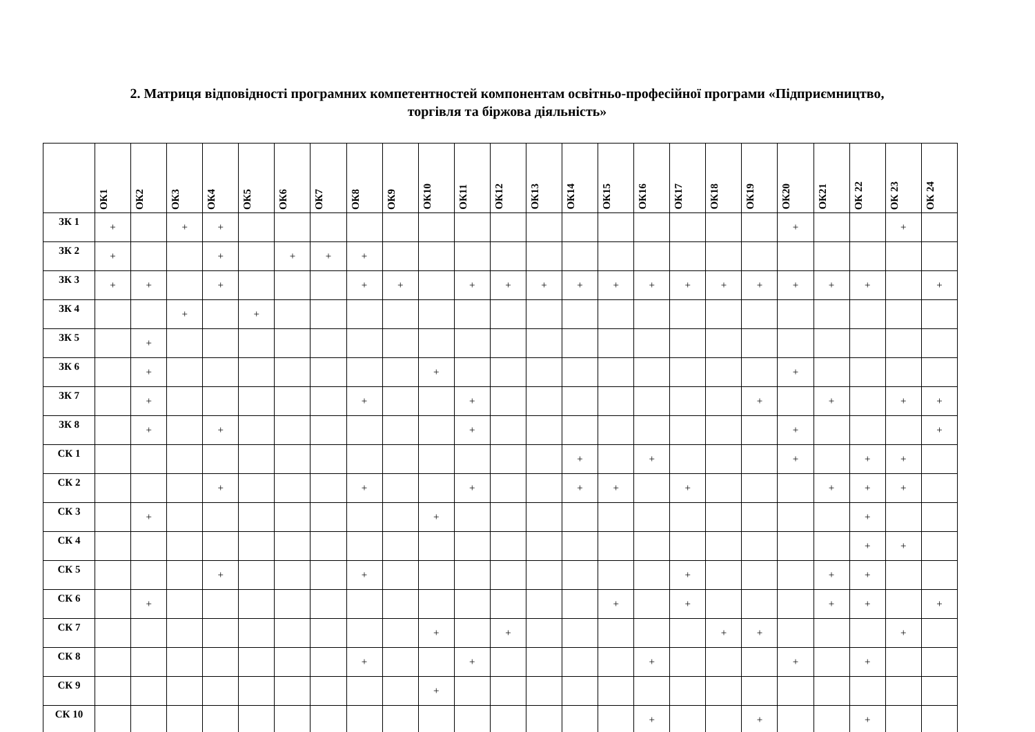2. Матриця відповідності програмних компетентностей компонентам освітньо-професійної програми «Підприємництво, торгівля та біржова діяльність»
| | ОК1 | ОК2 | ОК3 | ОК4 | ОК5 | ОК6 | ОК7 | ОК8 | ОК9 | ОК10 | ОК11 | ОК12 | ОК13 | ОК14 | ОК15 | ОК16 | ОК17 | ОК18 | ОК19 | ОК20 | ОК21 | ОК 22 | ОК 23 | ОК 24 |
| --- | --- | --- | --- | --- | --- | --- | --- | --- | --- | --- | --- | --- | --- | --- | --- | --- | --- | --- | --- | --- | --- | --- | --- | --- |
| ЗК 1 | + | | + | + | | | | | | | | | | | | | | | | + | | | + | |
| ЗК 2 | + | | | + | | + | + | + | | | | | | | | | | | | | | | | |
| ЗК 3 | + | + | | + | | | | + | + | | + | + | + | + | + | + | + | + | + | + | + | + | | + |
| ЗК 4 | | | + | | + | | | | | | | | | | | | | | | | | | | |
| ЗК 5 | | + | | | | | | | | | | | | | | | | | | | | | | |
| ЗК 6 | | + | | | | | | | | + | | | | | | | | | | + | | | | |
| ЗК 7 | | + | | | | | | + | | | + | | | | | | | | + | | + | | + | + |
| ЗК 8 | | + | | + | | | | | | | + | | | | | | | | | + | | | | + |
| СК 1 | | | | | | | | | | | | | | + | | + | | | | + | | + | + | |
| СК 2 | | | | + | | | | + | | | + | | | + | + | | + | | | | + | + | + | |
| СК 3 | | + | | | | | | | | + | | | | | | | | | | | | + | | |
| СК 4 | | | | | | | | | | | | | | | | | | | | | | + | + | |
| СК 5 | | | | + | | | | + | | | | | | | | | + | | | | + | + | | |
| СК 6 | | + | | | | | | | | | | | | | + | | + | | | | + | + | | + |
| СК 7 | | | | | | | | | | + | | + | | | | | | + | + | | | | + | |
| СК 8 | | | | | | | | + | | | + | | | | | + | | | | + | | + | | |
| СК 9 | | | | | | | | | | + | | | | | | | | | | | | | | |
| СК 10 | | | | | | | | | | | | | | | | + | | | + | | | + | | |